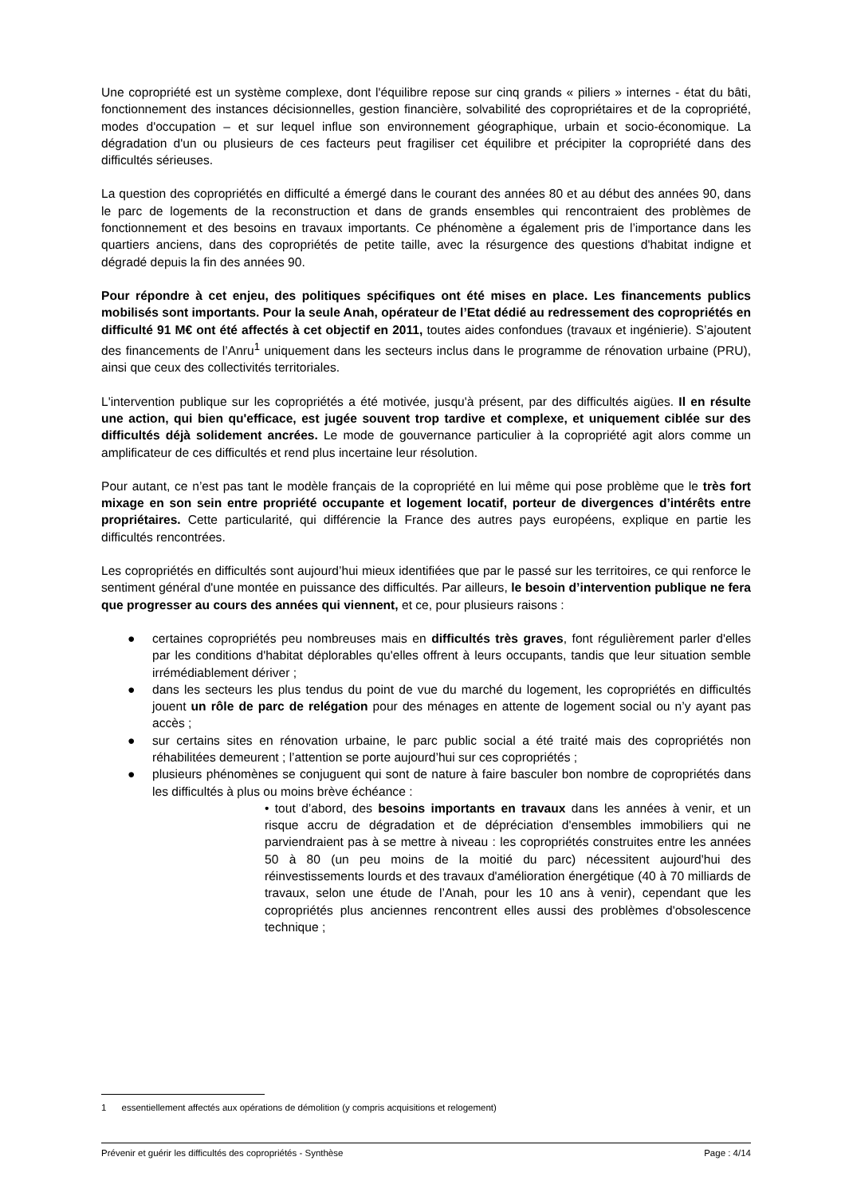Une copropriété est un système complexe, dont l'équilibre repose sur cinq grands « piliers » internes - état du bâti, fonctionnement des instances décisionnelles, gestion financière, solvabilité des copropriétaires et de la copropriété, modes d'occupation – et sur lequel influe son environnement géographique, urbain et socio-économique. La dégradation d'un ou plusieurs de ces facteurs peut fragiliser cet équilibre et précipiter la copropriété dans des difficultés sérieuses.
La question des copropriétés en difficulté a émergé dans le courant des années 80 et au début des années 90, dans le parc de logements de la reconstruction et dans de grands ensembles qui rencontraient des problèmes de fonctionnement et des besoins en travaux importants. Ce phénomène a également pris de l’importance dans les quartiers anciens, dans des copropriétés de petite taille, avec la résurgence des questions d'habitat indigne et dégradé depuis la fin des années 90.
Pour répondre à cet enjeu, des politiques spécifiques ont été mises en place. Les financements publics mobilisés sont importants. Pour la seule Anah, opérateur de l’Etat dédié au redressement des copropriétés en difficulté 91 M€ ont été affectés à cet objectif en 2011, toutes aides confondues (travaux et ingénierie). S’ajoutent des financements de l’Anru<sup>1</sup> uniquement dans les secteurs inclus dans le programme de rénovation urbaine (PRU), ainsi que ceux des collectivités territoriales.
L'intervention publique sur les copropriétés a été motivée, jusqu'à présent, par des difficultés aigües. Il en résulte une action, qui bien qu'efficace, est jugée souvent trop tardive et complexe, et uniquement ciblée sur des difficultés déjà solidement ancrées. Le mode de gouvernance particulier à la copropriété agit alors comme un amplificateur de ces difficultés et rend plus incertaine leur résolution.
Pour autant, ce n’est pas tant le modèle français de la copropriété en lui même qui pose problème que le très fort mixage en son sein entre propriété occupante et logement locatif, porteur de divergences d’intérêts entre propriétaires. Cette particularité, qui différencie la France des autres pays européens, explique en partie les difficultés rencontrées.
Les copropriétés en difficultés sont aujourd’hui mieux identifiées que par le passé sur les territoires, ce qui renforce le sentiment général d'une montée en puissance des difficultés. Par ailleurs, le besoin d’intervention publique ne fera que progresser au cours des années qui viennent, et ce, pour plusieurs raisons :
● certaines copropriétés peu nombreuses mais en difficultés très graves, font régulièrement parler d'elles par les conditions d'habitat déplorables qu'elles offrent à leurs occupants, tandis que leur situation semble irrémédiablement dériver ;
● dans les secteurs les plus tendus du point de vue du marché du logement, les copropriétés en difficultés jouent un rôle de parc de relégation pour des ménages en attente de logement social ou n’y ayant pas accès ;
● sur certains sites en rénovation urbaine, le parc public social a été traité mais des copropriétés non réhabilitées demeurent ; l’attention se porte aujourd’hui sur ces copropriétés ;
● plusieurs phénomènes se conjuguent qui sont de nature à faire basculer bon nombre de copropriétés dans les difficultés à plus ou moins brève échéance :
• tout d’abord, des besoins importants en travaux dans les années à venir, et un risque accru de dégradation et de dépréciation d'ensembles immobiliers qui ne parviendraient pas à se mettre à niveau : les copropriétés construites entre les années 50 à 80 (un peu moins de la moitié du parc) nécessitent aujourd'hui des réinvestissements lourds et des travaux d'amélioration énergétique (40 à 70 milliards de travaux, selon une étude de l’Anah, pour les 10 ans à venir), cependant que les copropriétés plus anciennes rencontrent elles aussi des problèmes d'obsolescence technique ;
1 essentiellement affectés aux opérations de démolition (y compris acquisitions et relogement)
Prévenir et guérir les difficultés des copropriétés - Synthèse Page : 4/14